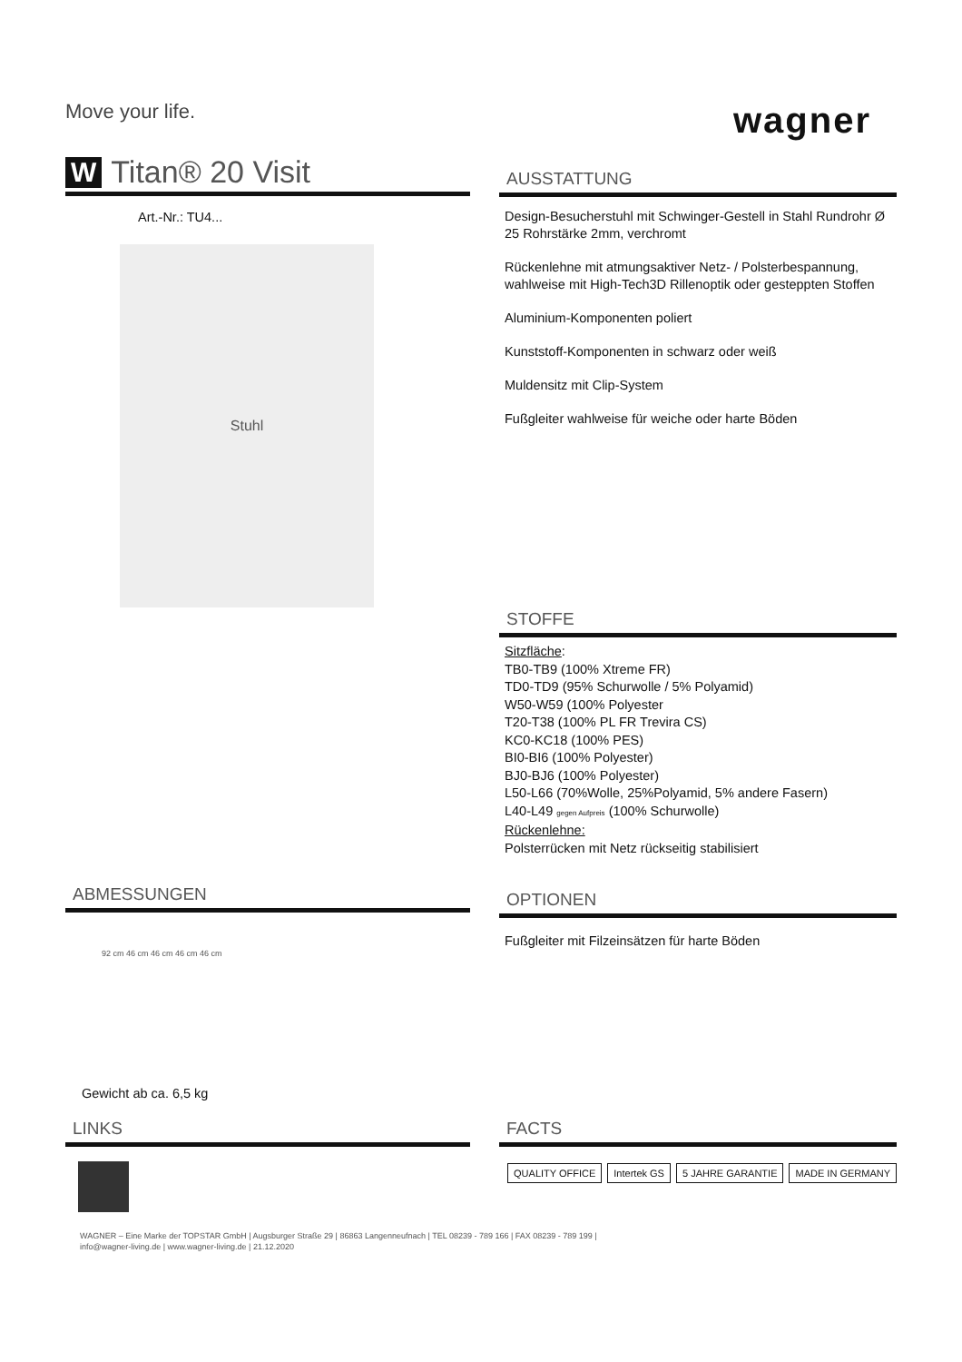Move your life.
wagner
W Titan® 20 Visit
Art.-Nr.: TU4...
Stuhl
AUSSTATTUNG
Design-Besucherstuhl mit Schwinger-Gestell in Stahl Rundrohr Ø 25 Rohrstärke 2mm, verchromt
Rückenlehne mit atmungsaktiver Netz- / Polsterbespannung, wahlweise mit High-Tech3D Rillenoptik oder gesteppten Stoffen
Aluminium-Komponenten poliert
Kunststoff-Komponenten in schwarz oder weiß
Muldensitz mit Clip-System
Fußgleiter wahlweise für weiche oder harte Böden
STOFFE
Sitzfläche:
TB0-TB9 (100% Xtreme FR)
TD0-TD9 (95% Schurwolle / 5% Polyamid)
W50-W59 (100% Polyester
T20-T38 (100% PL FR Trevira CS)
KC0-KC18 (100% PES)
BI0-BI6 (100% Polyester)
BJ0-BJ6 (100% Polyester)
L50-L66 (70%Wolle, 25%Polyamid, 5% andere Fasern)
L40-L49 gegen Aufpreis (100% Schurwolle)
Rückenlehne:
Polsterrücken mit Netz rückseitig stabilisiert
ABMESSUNGEN
92 cm 46 cm 46 cm 46 cm 46 cm
Gewicht ab ca. 6,5 kg
OPTIONEN
Fußgleiter mit Filzeinsätzen für harte Böden
LINKS FACTS
QUALITY OFFICE Intertek GS 5 JAHRE GARANTIE MADE IN GERMANY
WAGNER – Eine Marke der TOPSTAR GmbH | Augsburger Straße 29 | 86863 Langenneufnach | TEL 08239 - 789 166 | FAX 08239 - 789 199 |
info@wagner-living.de | www.wagner-living.de | 21.12.2020